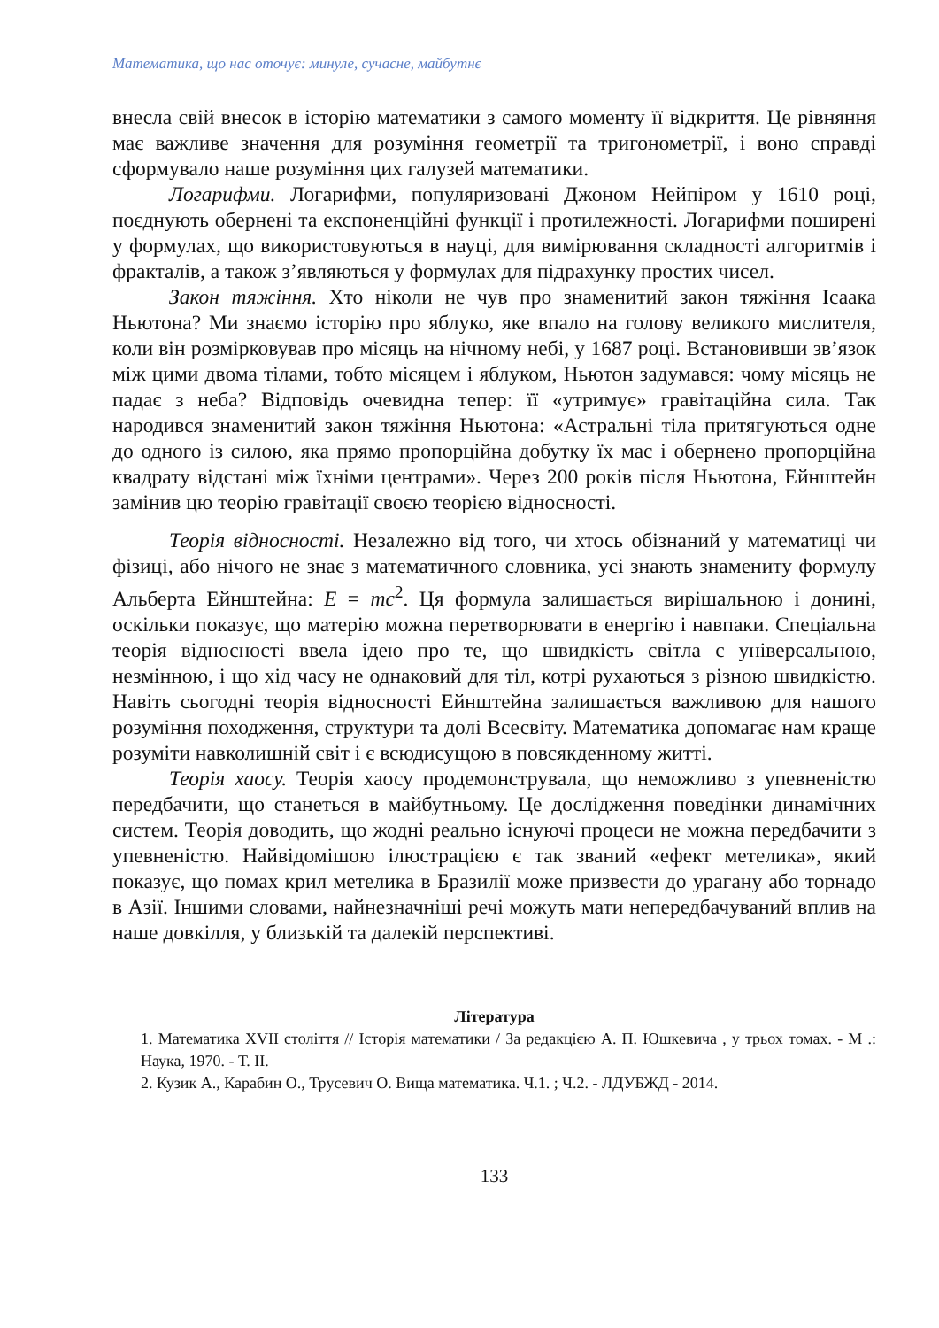Математика, що нас оточує: минуле, сучасне, майбутнє
внесла свій внесок в історію математики з самого моменту її відкриття. Це рівняння має важливе значення для розуміння геометрії та тригонометрії, і воно справді сформувало наше розуміння цих галузей математики.
Логарифми. Логарифми, популяризовані Джоном Нейпіром у 1610 році, поєднують обернені та експоненційні функції і протилежності. Логарифми поширені у формулах, що використовуються в науці, для вимірювання складності алгоритмів і фракталів, а також з’являються у формулах для підрахунку простих чисел.
Закон тяжіння. Хто ніколи не чув про знаменитий закон тяжіння Ісаака Ньютона? Ми знаємо історію про яблуко, яке впало на голову великого мислителя, коли він розмірковував про місяць на нічному небі, у 1687 році. Встановивши зв’язок між цими двома тілами, тобто місяцем і яблуком, Ньютон задумався: чому місяць не падає з неба? Відповідь очевидна тепер: її «утримує» гравітаційна сила. Так народився знаменитий закон тяжіння Ньютона: «Астральні тіла притягуються одне до одного із силою, яка прямо пропорційна добутку їх мас і обернено пропорційна квадрату відстані між їхніми центрами». Через 200 років після Ньютона, Ейнштейн замінив цю теорію гравітації своєю теорією відносності.
Теорія відносності. Незалежно від того, чи хтось обізнаний у математиці чи фізиці, або нічого не знає з математичного словника, усі знають знамениту формулу Альберта Ейнштейна: E = mc<sup>2</sup>. Ця формула залишається вирішальною і донині, оскільки показує, що матерію можна перетворювати в енергію і навпаки. Спеціальна теорія відносності ввела ідею про те, що швидкість світла є універсальною, незмінною, і що хід часу не однаковий для тіл, котрі рухаються з різною швидкістю. Навіть сьогодні теорія відносності Ейнштейна залишається важливою для нашого розуміння походження, структури та долі Всесвіту. Математика допомагає нам краще розуміти навколишній світ і є всюдисущою в повсякденному житті.
Теорія хаосу. Теорія хаосу продемонструвала, що неможливо з упевненістю передбачити, що станеться в майбутньому. Це дослідження поведінки динамічних систем. Теорія доводить, що жодні реально існуючі процеси не можна передбачити з упевненістю. Найвідомішою ілюстрацією є так званий «ефект метелика», який показує, що помах крил метелика в Бразилії може призвести до урагану або торнадо в Азії. Іншими словами, найнезначніші речі можуть мати непередбачуваний вплив на наше довкілля, у близькій та далекій перспективі.
Література
1. Математика XVII століття // Історія математики / За редакцією А. П. Юшкевича , у трьох томах. - М .: Наука, 1970. - Т. II.
2. Кузик А., Карабин О., Трусевич О. Вища математика. Ч.1. ; Ч.2. - ЛДУБЖД - 2014.
133